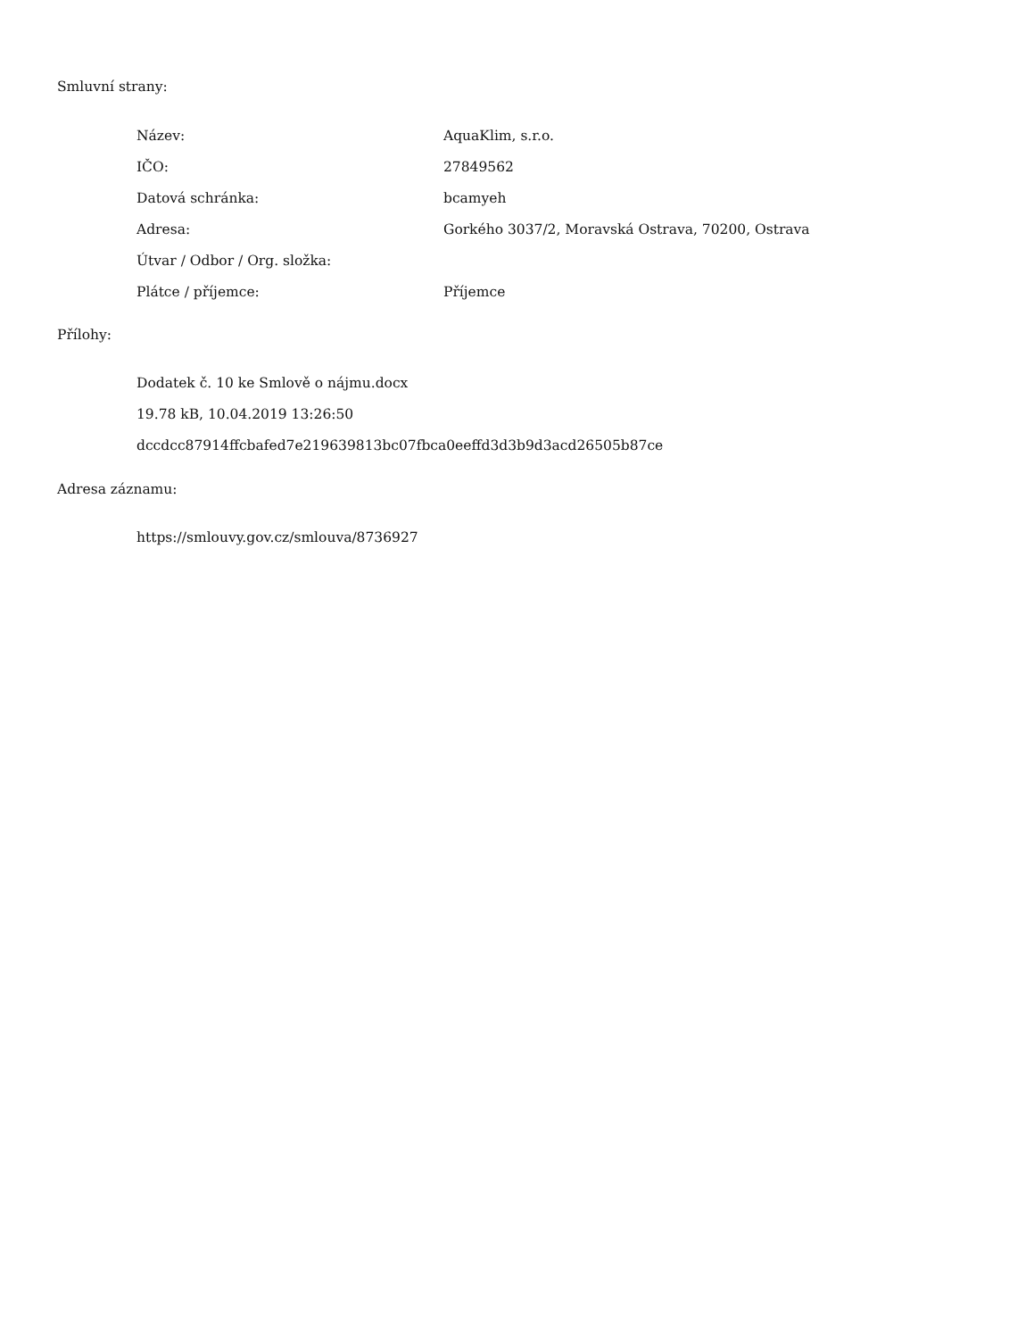Smluvní strany:
| Název: | AquaKlim, s.r.o. |
| IČO: | 27849562 |
| Datová schránka: | bcamyeh |
| Adresa: | Gorkého 3037/2, Moravská Ostrava, 70200, Ostrava |
| Útvar / Odbor / Org. složka: | |
| Plátce / příjemce: | Příjemce |
Přílohy:
Dodatek č. 10 ke Smlově o nájmu.docx
19.78 kB, 10.04.2019 13:26:50
dccdcc87914ffcbafed7e219639813bc07fbca0eeffd3d3b9d3acd26505b87ce
Adresa záznamu:
https://smlouvy.gov.cz/smlouva/8736927